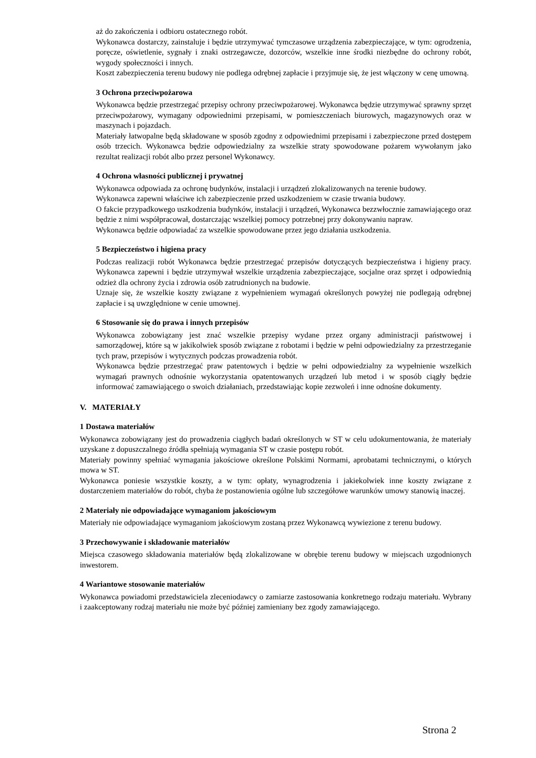aż do zakończenia i odbioru ostatecznego robót.
Wykonawca dostarczy, zainstaluje i będzie utrzymywać tymczasowe urządzenia zabezpieczające, w tym: ogrodzenia, poręcze, oświetlenie, sygnały i znaki ostrzegawcze, dozorców, wszelkie inne środki niezbędne do ochrony robót, wygody społeczności i innych.
Koszt zabezpieczenia terenu budowy nie podlega odrębnej zapłacie i przyjmuje się, że jest włączony w cenę umowną.
3 Ochrona przeciwpożarowa
Wykonawca będzie przestrzegać przepisy ochrony przeciwpożarowej. Wykonawca będzie utrzymywać sprawny sprzęt przeciwpożarowy, wymagany odpowiednimi przepisami, w pomieszczeniach biurowych, magazynowych oraz w maszynach i pojazdach.
Materiały łatwopalne będą składowane w sposób zgodny z odpowiednimi przepisami i zabezpieczone przed dostępem osób trzecich. Wykonawca będzie odpowiedzialny za wszelkie straty spowodowane pożarem wywołanym jako rezultat realizacji robót albo przez personel Wykonawcy.
4 Ochrona własności publicznej i prywatnej
Wykonawca odpowiada za ochronę budynków, instalacji i urządzeń zlokalizowanych na terenie budowy.
Wykonawca zapewni właściwe ich zabezpieczenie przed uszkodzeniem w czasie trwania budowy.
O fakcie przypadkowego uszkodzenia budynków, instalacji i urządzeń, Wykonawca bezzwłocznie zamawiającego oraz będzie z nimi współpracował, dostarczając wszelkiej pomocy potrzebnej przy dokonywaniu napraw.
Wykonawca będzie odpowiadać za wszelkie spowodowane przez jego działania uszkodzenia.
5 Bezpieczeństwo i higiena pracy
Podczas realizacji robót Wykonawca będzie przestrzegać przepisów dotyczących bezpieczeństwa i higieny pracy. Wykonawca zapewni i będzie utrzymywał wszelkie urządzenia zabezpieczające, socjalne oraz sprzęt i odpowiednią odzież dla ochrony życia i zdrowia osób zatrudnionych na budowie.
Uznaje się, że wszelkie koszty związane z wypełnieniem wymagań określonych powyżej nie podlegają odrębnej zapłacie i są uwzględnione w cenie umownej.
6 Stosowanie się do prawa i innych przepisów
Wykonawca zobowiązany jest znać wszelkie przepisy wydane przez organy administracji państwowej i samorządowej, które są w jakikolwiek sposób związane z robotami i będzie w pełni odpowiedzialny za przestrzeganie tych praw, przepisów i wytycznych podczas prowadzenia robót.
Wykonawca będzie przestrzegać praw patentowych i będzie w pełni odpowiedzialny za wypełnienie wszelkich wymagań prawnych odnośnie wykorzystania opatentowanych urządzeń lub metod i w sposób ciągły będzie informować zamawiającego o swoich działaniach, przedstawiając kopie zezwoleń i inne odnośne dokumenty.
V. MATERIAŁY
1 Dostawa materiałów
Wykonawca zobowiązany jest do prowadzenia ciągłych badań określonych w ST w celu udokumentowania, że materiały uzyskane z dopuszczalnego źródła spełniają wymagania ST w czasie postępu robót.
Materiały powinny spełniać wymagania jakościowe określone Polskimi Normami, aprobatami technicznymi, o których mowa w ST.
Wykonawca poniesie wszystkie koszty, a w tym: opłaty, wynagrodzenia i jakiekolwiek inne koszty związane z dostarczeniem materiałów do robót, chyba że postanowienia ogólne lub szczegółowe warunków umowy stanowią inaczej.
2 Materiały nie odpowiadające wymaganiom jakościowym
Materiały nie odpowiadające wymaganiom jakościowym zostaną przez Wykonawcą wywiezione z terenu budowy.
3 Przechowywanie i składowanie materiałów
Miejsca czasowego składowania materiałów będą zlokalizowane w obrębie terenu budowy w miejscach uzgodnionych inwestorem.
4 Wariantowe stosowanie materiałów
Wykonawca powiadomi przedstawiciela zleceniodawcy o zamiarze zastosowania konkretnego rodzaju materiału. Wybrany i zaakceptowany rodzaj materiału nie może być później zamieniany bez zgody zamawiającego.
Strona 2